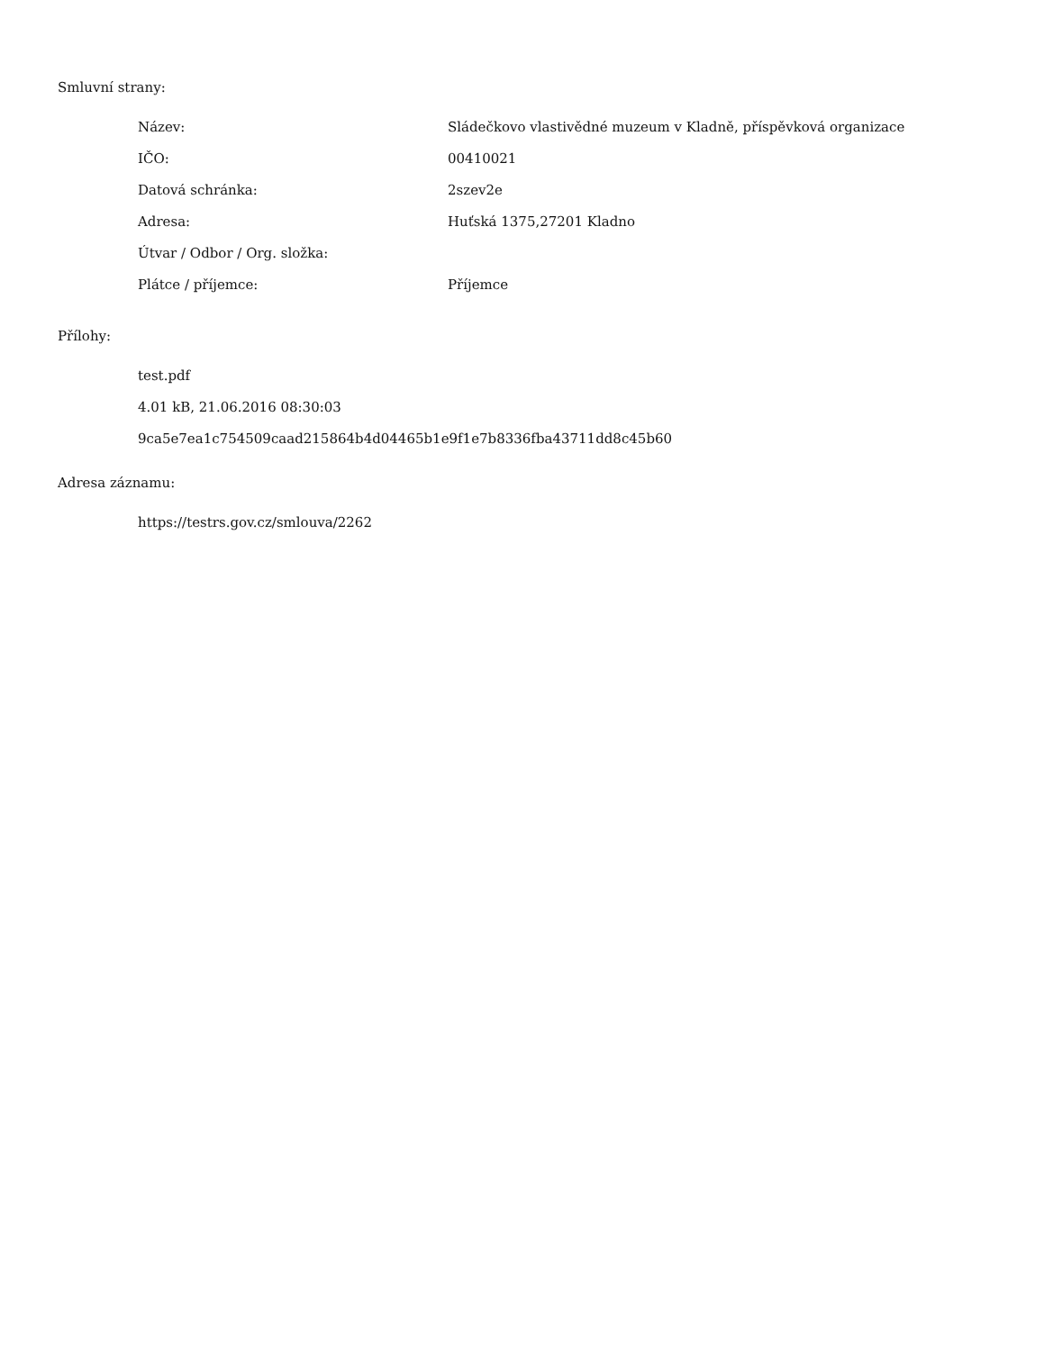Smluvní strany:
| Název: | Sládečkovo vlastivědné muzeum v Kladně, příspěvková organizace |
| IČO: | 00410021 |
| Datová schránka: | 2szev2e |
| Adresa: | Huťská 1375,27201 Kladno |
| Útvar / Odbor / Org. složka: | |
| Plátce / příjemce: | Příjemce |
Přílohy:
test.pdf
4.01 kB, 21.06.2016 08:30:03
9ca5e7ea1c754509caad215864b4d04465b1e9f1e7b8336fba43711dd8c45b60
Adresa záznamu:
https://testrs.gov.cz/smlouva/2262